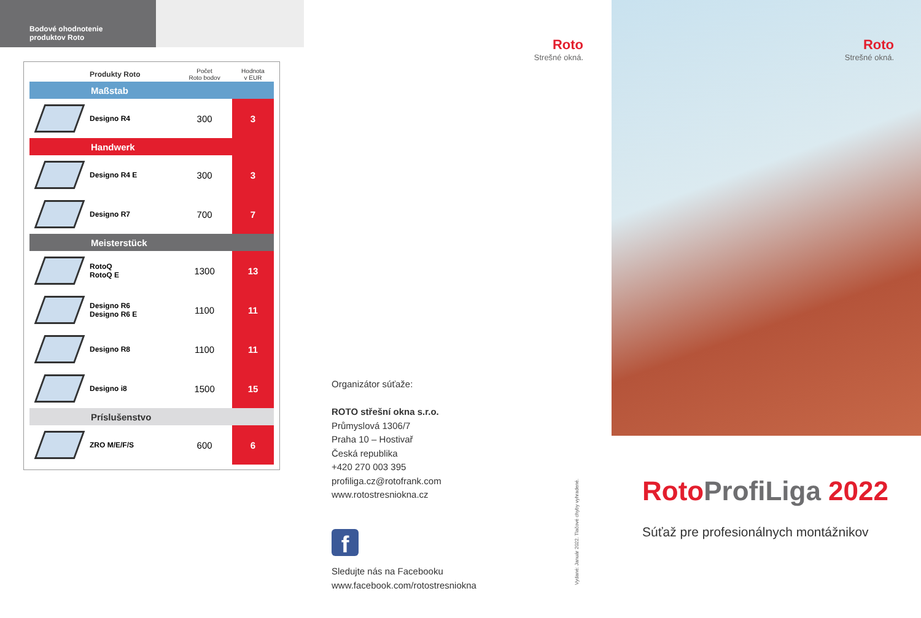Bodové ohodnotenie
produktov Roto
| | Produkty Roto | Počet Roto bodov | Hodnota v EUR |
| --- | --- | --- | --- |
| Maßstab | | | |
| | Designo R4 | 300 | 3 |
| Handwerk | | | |
| | Designo R4 E | 300 | 3 |
| | Designo R7 | 700 | 7 |
| Meisterstück | | | |
| | RotoQ RotoQ E | 1300 | 13 |
| | Designo R6 Designo R6 E | 1100 | 11 |
| | Designo R8 | 1100 | 11 |
| | Designo i8 | 1500 | 15 |
| Príslušenstvo | | | |
| | ZRO M/E/F/S | 600 | 6 |
Roto
Strešné okná.
Organizátor súťaže:
ROTO střešní okna s.r.o.
Průmyslová 1306/7
Praha 10 – Hostivař
Česká republika
+420 270 003 395
profiliga.cz@rotofrank.com
www.rotostresniokna.cz
f
Sledujte nás na Facebooku
www.facebook.com/rotostresniokna
Vydané: Január 2022. Tlačové chyby vyhradené.
Roto
Strešné okná.
Roto ProfiLiga 2022
Súťaž pre profesionálnych montážnikov